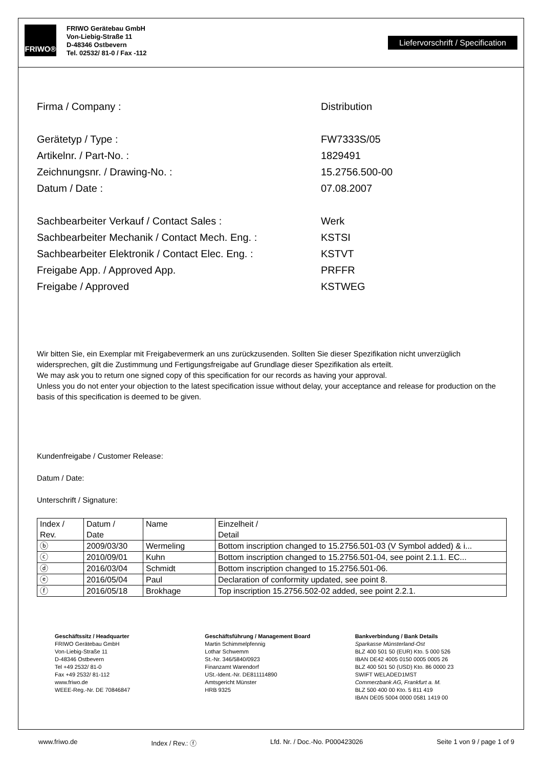FRIWO®
FRIWO Gerätebau GmbH
Von-Liebig-Straße 11
D-48346 Ostbevern
Tel. 02532/ 81-0 / Fax -112
Liefervorschrift / Specification
Firma / Company : Distribution
Gerätetyp / Type : FW7333S/05
Artikelnr. / Part-No. : 1829491
Zeichnungsnr. / Drawing-No. : 15.2756.500-00
Datum / Date : 07.08.2007
Sachbearbeiter Verkauf / Contact Sales : Werk
Sachbearbeiter Mechanik / Contact Mech. Eng. : KSTSI
Sachbearbeiter Elektronik / Contact Elec. Eng. :
KSTVT
Freigabe App. / Approved App. PRFFR
Freigabe / Approved KSTWEG
Wir bitten Sie, ein Exemplar mit Freigabevermerk an uns zurückzusenden. Sollten Sie dieser Spezifikation nicht unverzüglich widersprechen, gilt die Zustimmung und Fertigungsfreigabe auf Grundlage dieser Spezifikation als erteilt.
We may ask you to return one signed copy of this specification for our records as having your approval.
Unless you do not enter your objection to the latest specification issue without delay, your acceptance and release for production on the basis of this specification is deemed to be given.
Kundenfreigabe / Customer Release:
Datum / Date:
Unterschrift / Signature:
| Index / Rev. | Datum / Date | Name | Einzelheit / Detail |
| ⓑ | 2009/03/30 | Wermeling | Bottom inscription changed to 15.2756.501-03 (V Symbol added) & i... |
| ⓒ | 2010/09/01 | Kuhn | Bottom inscription changed to 15.2756.501-04, see point 2.1.1. EC... |
| ⓓ | 2016/03/04 | Schmidt | Bottom inscription changed to 15.2756.501-06. |
| ⓔ | 2016/05/04 | Paul | Declaration of conformity updated, see point 8. |
| ⓕ | 2016/05/18 | Brokhage | Top inscription 15.2756.502-02 added, see point 2.2.1. |
Geschäftssitz / Headquarter
FRIWO Gerätebau GmbH
Von-Liebig-Straße 11
D-48346 Ostbevern
Tel +49 2532/ 81-0
Fax +49 2532/ 81-112
www.friwo.de
WEEE-Reg.-Nr. DE 70846847
Geschäftsführung / Management Board
Martin Schimmelpfennig
Lothar Schwemm
St.-Nr. 346/5840/0923
Finanzamt Warendorf
USt.-Ident.-Nr. DE811114890
Amtsgericht Münster
HRB 9325
Bankverbindung / Bank Details
Sparkasse Münsterland-Ost
BLZ 400 501 50 (EUR) Kto. 5 000 526
IBAN DE42 4005 0150 0005 0005 26
BLZ 400 501 50 (USD) Kto. 86 0000 23
SWIFT WELADED1MST
Commerzbank AG, Frankfurt a. M.
BLZ 500 400 00 Kto. 5 811 419
IBAN DE05 5004 0000 0581 1419 00
www.friwo.de Index / Rev.: ⓕ Lfd. Nr. / Doc.-No. P000423026 Seite 1 von 9 / page 1 of 9